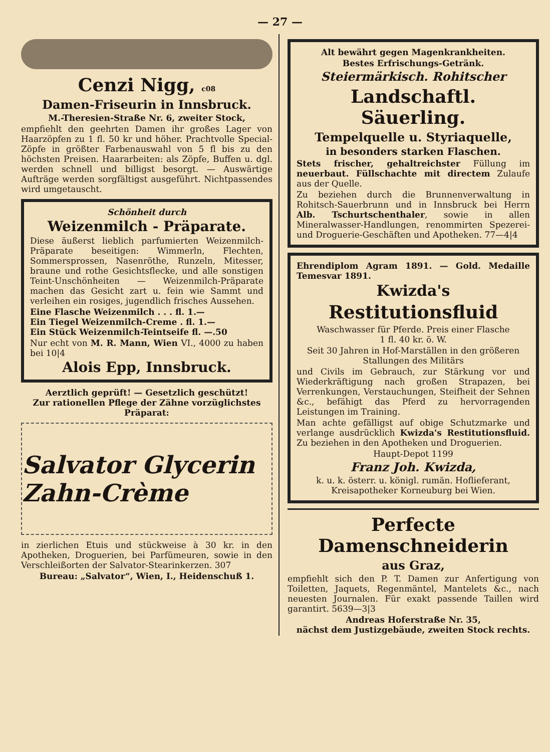— 27 —
Cenzi Nigg, c08
Damen-Friseurin in Innsbruck.
M.-Theresien-Straße Nr. 6, zweiter Stock,
empfiehlt den geehrten Damen ihr großes Lager von Haarzöpfen zu 1 fl. 50 kr und höher. Prachtvolle Special-Zöpfe in größter Farbenauswahl von 5 fl bis zu den höchsten Preisen. Haararbeiten: als Zöpfe, Buffen u. dgl. werden schnell und billigst besorgt. — Auswärtige Aufträge werden sorgfältigst ausgeführt. Nichtpassendes wird umgetauscht.
Schönheit durch
Weizenmilch - Präparate.
Diese äußerst lieblich parfumierten Weizenmilch-Präparate beseitigen: Wimmerln, Flechten, Sommersprossen, Nasenröthe, Runzeln, Mitesser, braune und rothe Gesichtsflecke, und alle sonstigen Teint-Unschönheiten — Weizenmilch-Präparate machen das Gesicht zart u. fein wie Sammt und verleihen ein rosiges, jugendlich frisches Aussehen.
Eine Flasche Weizenmilch . . . fl. 1.—
Ein Tiegel Weizenmilch-Creme . fl. 1.—
Ein Stück Weizenmilch-Teintseife fl. —.50
Nur echt von M. R. Mann, Wien VI., 4000 zu haben bei 10|4
Alois Epp, Innsbruck.
Aerztlich geprüft! — Gesetzlich geschützt!
Zur rationellen Pflege der Zähne vorzüglichstes Präparat:
Salvator Glycerin Zahn-Crème
in zierlichen Etuis und stückweise à 30 kr. in den Apotheken, Droguerien, bei Parfümeuren, sowie in den Verschleißorten der Salvator-Stearinkerzen. 307
Bureau: „Salvator“, Wien, I., Heidenschuß 1.
Alt bewährt gegen Magenkrankheiten.
Bestes Erfrischungs-Getränk.
Steiermärkisch. Rohitscher
Landschaftl. Säuerling.
Tempelquelle u. Styriaquelle,
in besonders starken Flaschen.
Stets frischer, gehaltreichster Füllung im neuerbaut. Füllschachte mit directem Zulaufe aus der Quelle.
Zu beziehen durch die Brunnenverwaltung in Rohitsch-Sauerbrunn und in Innsbruck bei Herrn Alb. Tschurtschenthaler, sowie in allen Mineralwasser-Handlungen, renommirten Spezerei- und Droguerie-Geschäften und Apotheken. 77—4|4
Ehrendiplom Agram 1891. — Gold. Medaille Temesvar 1891.
Kwizda's
Restitutionsfluid
Waschwasser für Pferde. Preis einer Flasche
1 fl. 40 kr. ö. W.
Seit 30 Jahren in Hof-Marställen in den größeren Stallungen des Militärs
und Civils im Gebrauch, zur Stärkung vor und Wiederkräftigung nach großen Strapazen, bei Verrenkungen, Verstauchungen, Steifheit der Sehnen &c., befähigt das Pferd zu hervorragenden Leistungen im Training.
Man achte gefälligst auf obige Schutzmarke und verlange ausdrücklich Kwizda's Restitutionsfluid. Zu beziehen in den Apotheken und Droguerien.
Haupt-Depot 1199
Franz Joh. Kwizda,
k. u. k. österr. u. königl. rumän. Hoflieferant, Kreisapotheker Korneuburg bei Wien.
Perfecte Damenschneiderin
aus Graz,
empfiehlt sich den P. T. Damen zur Anfertigung von Toiletten, Jaquets, Regenmäntel, Mantelets &c., nach neuesten Journalen. Für exakt passende Taillen wird garantirt. 5639—3|3
Andreas Hoferstraße Nr. 35,
nächst dem Justizgebäude, zweiten Stock rechts.